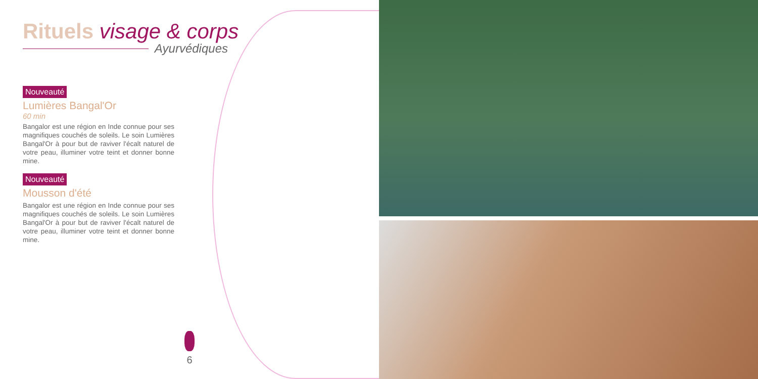Rituels visage & corps
Ayurvédiques
Nouveauté
Lumières Bangal'Or
60 min
Bangalor est une région en Inde connue pour ses magnifiques couchés de soleils. Le soin Lumières Bangal'Or à pour but de raviver l'écalt naturel de votre peau, illuminer votre teint et donner bonne mine.
Nouveauté
Mousson d'été
Bangalor est une région en Inde connue pour ses magnifiques couchés de soleils. Le soin Lumières Bangal'Or à pour but de raviver l'écalt naturel de votre peau, illuminer votre teint et donner bonne mine.
6